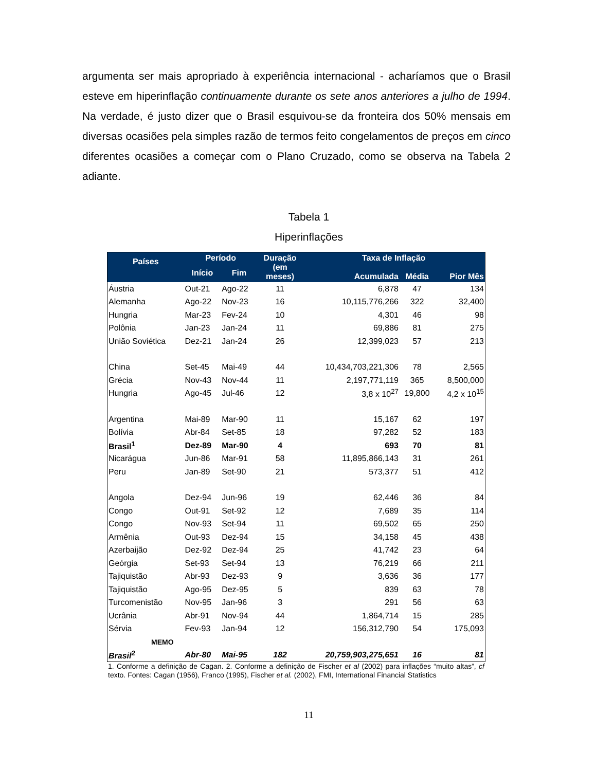argumenta ser mais apropriado à experiência internacional - acharíamos que o Brasil esteve em hiperinflação continuamente durante os sete anos anteriores a julho de 1994. Na verdade, é justo dizer que o Brasil esquivou-se da fronteira dos 50% mensais em diversas ocasiões pela simples razão de termos feito congelamentos de preços em cinco diferentes ocasiões a começar com o Plano Cruzado, como se observa na Tabela 2 adiante.
Tabela 1
Hiperinflações
| Países | Período | | Duração (em meses) | Taxa de Inflação | | |
| --- | --- | --- | --- | --- | --- | --- |
| | Início | Fim | | | | |
| | | | | Acumulada | Média | Pior Mês |
| Áustria | Out-21 | Ago-22 | 11 | 6,878 | 47 | 134 |
| Alemanha | Ago-22 | Nov-23 | 16 | 10,115,776,266 | 322 | 32,400 |
| Hungria | Mar-23 | Fev-24 | 10 | 4,301 | 46 | 98 |
| Polônia | Jan-23 | Jan-24 | 11 | 69,886 | 81 | 275 |
| União Soviética | Dez-21 | Jan-24 | 26 | 12,399,023 | 57 | 213 |
| China | Set-45 | Mai-49 | 44 | 10,434,703,221,306 | 78 | 2,565 |
| Grécia | Nov-43 | Nov-44 | 11 | 2,197,771,119 | 365 | 8,500,000 |
| Hungria | Ago-45 | Jul-46 | 12 | 3,8 x 10<sup>27</sup> | 19,800 | 4,2 x 10<sup>15</sup> |
| Argentina | Mai-89 | Mar-90 | 11 | 15,167 | 62 | 197 |
| Bolívia | Abr-84 | Set-85 | 18 | 97,282 | 52 | 183 |
| Brasil<sup>1</sup> | Dez-89 | Mar-90 | 4 | 693 | 70 | 81 |
| Nicarágua | Jun-86 | Mar-91 | 58 | 11,895,866,143 | 31 | 261 |
| Peru | Jan-89 | Set-90 | 21 | 573,377 | 51 | 412 |
| Angola | Dez-94 | Jun-96 | 19 | 62,446 | 36 | 84 |
| Congo | Out-91 | Set-92 | 12 | 7,689 | 35 | 114 |
| Congo | Nov-93 | Set-94 | 11 | 69,502 | 65 | 250 |
| Armênia | Out-93 | Dez-94 | 15 | 34,158 | 45 | 438 |
| Azerbaijão | Dez-92 | Dez-94 | 25 | 41,742 | 23 | 64 |
| Geórgia | Set-93 | Set-94 | 13 | 76,219 | 66 | 211 |
| Tajiquistão | Abr-93 | Dez-93 | 9 | 3,636 | 36 | 177 |
| Tajiquistão | Ago-95 | Dez-95 | 5 | 839 | 63 | 78 |
| Turcomenistão | Nov-95 | Jan-96 | 3 | 291 | 56 | 63 |
| Ucrânia | Abr-91 | Nov-94 | 44 | 1,864,714 | 15 | 285 |
| Sérvia | Fev-93 | Jan-94 | 12 | 156,312,790 | 54 | 175,093 |
| MEMO | | | | | | |
| Brasil<sup>2</sup> | Abr-80 | Mai-95 | 182 | 20,759,903,275,651 | 16 | 81 |
1. Conforme a definição de Cagan. 2. Conforme a definição de Fischer et al (2002) para inflações “muito altas”, cf texto. Fontes: Cagan (1956), Franco (1995), Fischer et al. (2002), FMI, International Financial Statistics
11